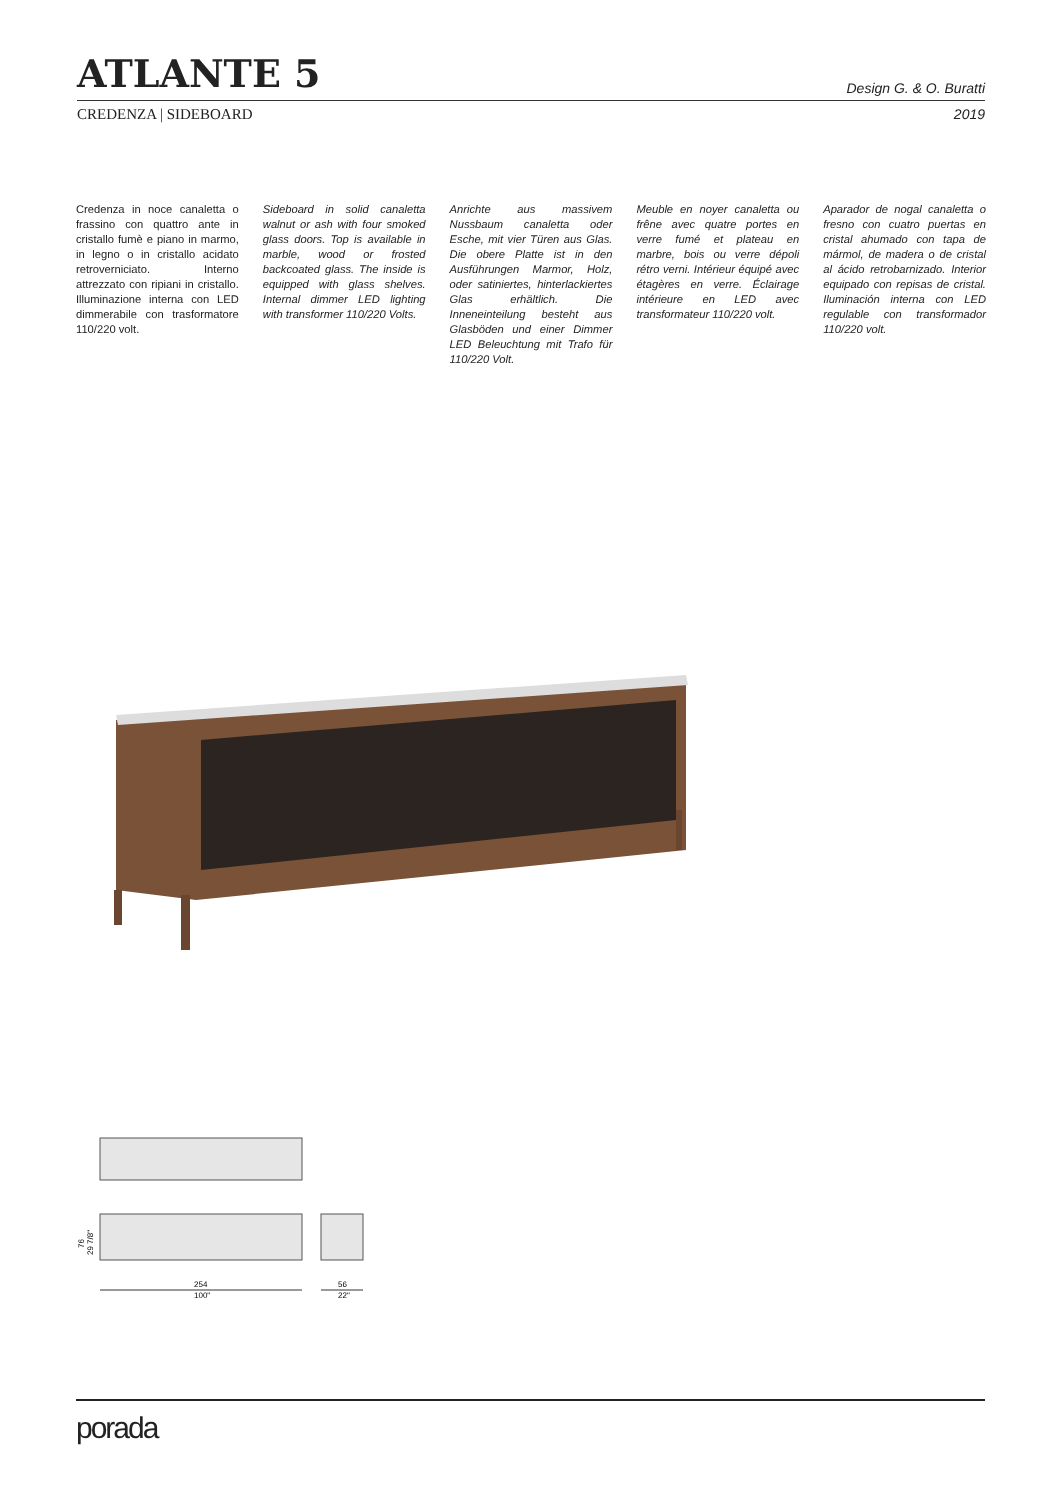ATLANTE 5
Design G. & O. Buratti
CREDENZA | SIDEBOARD 2019
Credenza in noce canaletta o frassino con quattro ante in cristallo fumè e piano in marmo, in legno o in cristallo acidato retroverniciato. Interno attrezzato con ripiani in cristallo. Illuminazione interna con LED dimmerabile con trasformatore 110/220 volt.
Sideboard in solid canaletta walnut or ash with four smoked glass doors. Top is available in marble, wood or frosted backcoated glass. The inside is equipped with glass shelves. Internal dimmer LED lighting with transformer 110/220 Volts.
Anrichte aus massivem Nussbaum canaletta oder Esche, mit vier Türen aus Glas. Die obere Platte ist in den Ausführungen Marmor, Holz, oder satiniertes, hinterlackiertes Glas erhältlich. Die Inneneinteilung besteht aus Glasböden und einer Dimmer LED Beleuchtung mit Trafo für 110/220 Volt.
Meuble en noyer canaletta ou frêne avec quatre portes en verre fumé et plateau en marbre, bois ou verre dépoli rétro verni. Intérieur équipé avec étagères en verre. Éclairage intérieure en LED avec transformateur 110/220 volt.
Aparador de nogal canaletta o fresno con cuatro puertas en cristal ahumado con tapa de mármol, de madera o de cristal al ácido retrobarnizado. Interior equipado con repisas de cristal. Iluminación interna con LED regulable con transformador 110/220 volt.
76
29 7/8"
254
100"
56
22"
porada